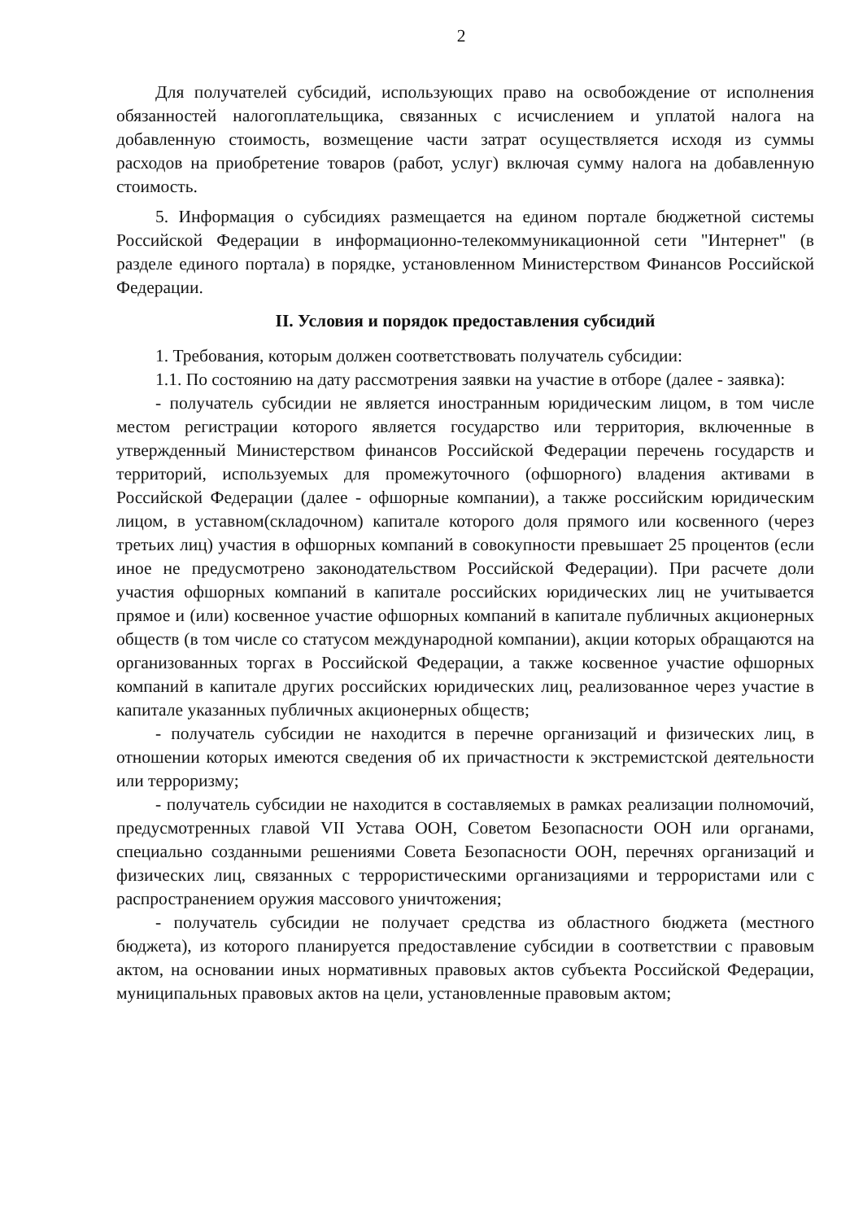2
Для получателей субсидий, использующих право на освобождение от исполнения обязанностей налогоплательщика, связанных с исчислением и уплатой налога на добавленную стоимость, возмещение части затрат осуществляется исходя из суммы расходов на приобретение товаров (работ, услуг) включая сумму налога на добавленную стоимость.
5. Информация о субсидиях размещается на едином портале бюджетной системы Российской Федерации в информационно-телекоммуникационной сети "Интернет" (в разделе единого портала) в порядке, установленном Министерством Финансов Российской Федерации.
II. Условия и порядок предоставления субсидий
1. Требования, которым должен соответствовать получатель субсидии:
1.1. По состоянию на дату рассмотрения заявки на участие в отборе (далее - заявка):
- получатель субсидии не является иностранным юридическим лицом, в том числе местом регистрации которого является государство или территория, включенные в утвержденный Министерством финансов Российской Федерации перечень государств и территорий, используемых для промежуточного (офшорного) владения активами в Российской Федерации (далее - офшорные компании), а также российским юридическим лицом, в уставном(складочном) капитале которого доля прямого или косвенного (через третьих лиц) участия в офшорных компаний в совокупности превышает 25 процентов (если иное не предусмотрено законодательством Российской Федерации). При расчете доли участия офшорных компаний в капитале российских юридических лиц не учитывается прямое и (или) косвенное участие офшорных компаний в капитале публичных акционерных обществ (в том числе со статусом международной компании), акции которых обращаются на организованных торгах в Российской Федерации, а также косвенное участие офшорных компаний в капитале других российских юридических лиц, реализованное через участие в капитале указанных публичных акционерных обществ;
- получатель субсидии не находится в перечне организаций и физических лиц, в отношении которых имеются сведения об их причастности к экстремистской деятельности или терроризму;
- получатель субсидии не находится в составляемых в рамках реализации полномочий, предусмотренных главой VII Устава ООН, Советом Безопасности ООН или органами, специально созданными решениями Совета Безопасности ООН, перечнях организаций и физических лиц, связанных с террористическими организациями и террористами или с распространением оружия массового уничтожения;
- получатель субсидии не получает средства из областного бюджета (местного бюджета), из которого планируется предоставление субсидии в соответствии с правовым актом, на основании иных нормативных правовых актов субъекта Российской Федерации, муниципальных правовых актов на цели, установленные правовым актом;